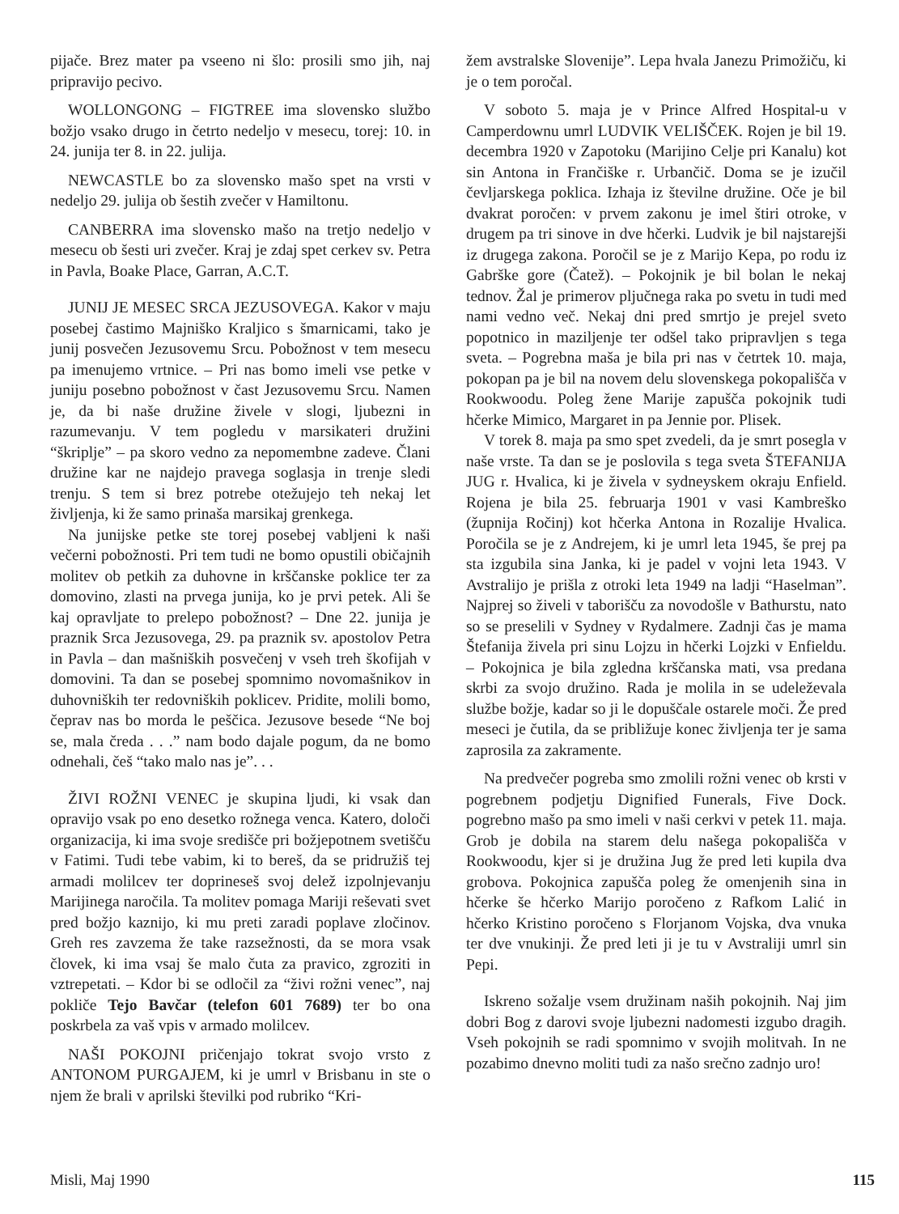pijače. Brez mater pa vseeno ni šlo: prosili smo jih, naj pripravijo pecivo.
WOLLONGONG – FIGTREE ima slovensko službo božjo vsako drugo in četrto nedeljo v mesecu, torej: 10. in 24. junija ter 8. in 22. julija.
NEWCASTLE bo za slovensko mašo spet na vrsti v nedeljo 29. julija ob šestih zvečer v Hamiltonu.
CANBERRA ima slovensko mašo na tretjo nedeljo v mesecu ob šesti uri zvečer. Kraj je zdaj spet cerkev sv. Petra in Pavla, Boake Place, Garran, A.C.T.
JUNIJ JE MESEC SRCA JEZUSOVEGA. Kakor v maju posebej častimo Majniško Kraljico s šmarnicami, tako je junij posvečen Jezusovemu Srcu. Pobožnost v tem mesecu pa imenujemo vrtnice. – Pri nas bomo imeli vse petke v juniju posebno pobožnost v čast Jezusovemu Srcu. Namen je, da bi naše družine živele v slogi, ljubezni in razumevanju. V tem pogledu v marsikateri družini “škriplje” – pa skoro vedno za nepomembne zadeve. Člani družine kar ne najdejo pravega soglasja in trenje sledi trenju. S tem si brez potrebe otežujejo teh nekaj let življenja, ki že samo prinaša marsikaj grenkega.
Na junijske petke ste torej posebej vabljeni k naši večerni pobožnosti. Pri tem tudi ne bomo opustili običajnih molitev ob petkih za duhovne in krščanske poklice ter za domovino, zlasti na prvega junija, ko je prvi petek. Ali še kaj opravljate to prelepo pobožnost? – Dne 22. junija je praznik Srca Jezusovega, 29. pa praznik sv. apostolov Petra in Pavla – dan mašniških posvečenj v vseh treh škofijah v domovini. Ta dan se posebej spomnimo novomašnikov in duhovniških ter redovniških poklicev. Pridite, molili bomo, čeprav nas bo morda le peščica. Jezusove besede “Ne boj se, mala čreda . . .” nam bodo dajale pogum, da ne bomo odnehali, češ “tako malo nas je”. . .
ŽIVI ROŽNI VENEC je skupina ljudi, ki vsak dan opravijo vsak po eno desetko rožnega venca. Katero, določi organizacija, ki ima svoje središče pri božjepotnem svetišču v Fatimi. Tudi tebe vabim, ki to bereš, da se pridružiš tej armadi molilcev ter doprineseš svoj delež izpolnjevanju Marijinega naročila. Ta molitev pomaga Mariji reševati svet pred božjo kaznijo, ki mu preti zaradi poplave zločinov. Greh res zavzema že take razsežnosti, da se mora vsak človek, ki ima vsaj še malo čuta za pravico, zgroziti in vztrepetati. – Kdor bi se odločil za “živi rožni venec”, naj pokliče Tejo Bavčar (telefon 601 7689) ter bo ona poskrbela za vaš vpis v armado molilcev.
NAŠI POKOJNI pričenjajo tokrat svojo vrsto z ANTONOM PURGAJEM, ki je umrl v Brisbanu in ste o njem že brali v aprilski številki pod rubriko “Kri-
žem avstralske Slovenije”. Lepa hvala Janezu Primožiču, ki je o tem poročal.
V soboto 5. maja je v Prince Alfred Hospital-u v Camperdownu umrl LUDVIK VELIŠČEK. Rojen je bil 19. decembra 1920 v Zapotoku (Marijino Celje pri Kanalu) kot sin Antona in Frančiške r. Urbančič. Doma se je izučil čevljarskega poklica. Izhaja iz številne družine. Oče je bil dvakrat poročen: v prvem zakonu je imel štiri otroke, v drugem pa tri sinove in dve hčerki. Ludvik je bil najstarejši iz drugega zakona. Poročil se je z Marijo Kepa, po rodu iz Gabrške gore (Čatež). – Pokojnik je bil bolan le nekaj tednov. Žal je primerov pljučnega raka po svetu in tudi med nami vedno več. Nekaj dni pred smrtjo je prejel sveto popotnico in maziljenje ter odšel tako pripravljen s tega sveta. – Pogrebna maša je bila pri nas v četrtek 10. maja, pokopan pa je bil na novem delu slovenskega pokopališča v Rookwoodu. Poleg žene Marije zapušča pokojnik tudi hčerke Mimico, Margaret in pa Jennie por. Plisek.
V torek 8. maja pa smo spet zvedeli, da je smrt posegla v naše vrste. Ta dan se je poslovila s tega sveta ŠTEFANIJA JUG r. Hvalica, ki je živela v sydneyskem okraju Enfield. Rojena je bila 25. februarja 1901 v vasi Kambreško (župnija Ročinj) kot hčerka Antona in Rozalije Hvalica. Poročila se je z Andrejem, ki je umrl leta 1945, še prej pa sta izgubila sina Janka, ki je padel v vojni leta 1943. V Avstralijo je prišla z otroki leta 1949 na ladji “Haselman”. Najprej so živeli v taborišču za novodošle v Bathurstu, nato so se preselili v Sydney v Rydalmere. Zadnji čas je mama Štefanija živela pri sinu Lojzu in hčerki Lojzki v Enfieldu. – Pokojnica je bila zgledna krščanska mati, vsa predana skrbi za svojo družino. Rada je molila in se udeleževala službe božje, kadar so ji le dopuščale ostarele moči. Že pred meseci je čutila, da se približuje konec življenja ter je sama zaprosila za zakramente.
Na predvečer pogreba smo zmolili rožni venec ob krsti v pogrebnem podjetju Dignified Funerals, Five Dock. pogrebno mašo pa smo imeli v naši cerkvi v petek 11. maja. Grob je dobila na starem delu našega pokopališča v Rookwoodu, kjer si je družina Jug že pred leti kupila dva grobova. Pokojnica zapušča poleg že omenjenih sina in hčerke še hčerko Marijo poročeno z Rafkom Lalić in hčerko Kristino poročeno s Florjanom Vojska, dva vnuka ter dve vnukinji. Že pred leti ji je tu v Avstraliji umrl sin Pepi.
Iskreno sožalje vsem družinam naših pokojnih. Naj jim dobri Bog z darovi svoje ljubezni nadomesti izgubo dragih. Vseh pokojnih se radi spomnimo v svojih molitvah. In ne pozabimo dnevno moliti tudi za našo srečno zadnjo uro!
Misli, Maj 1990 115